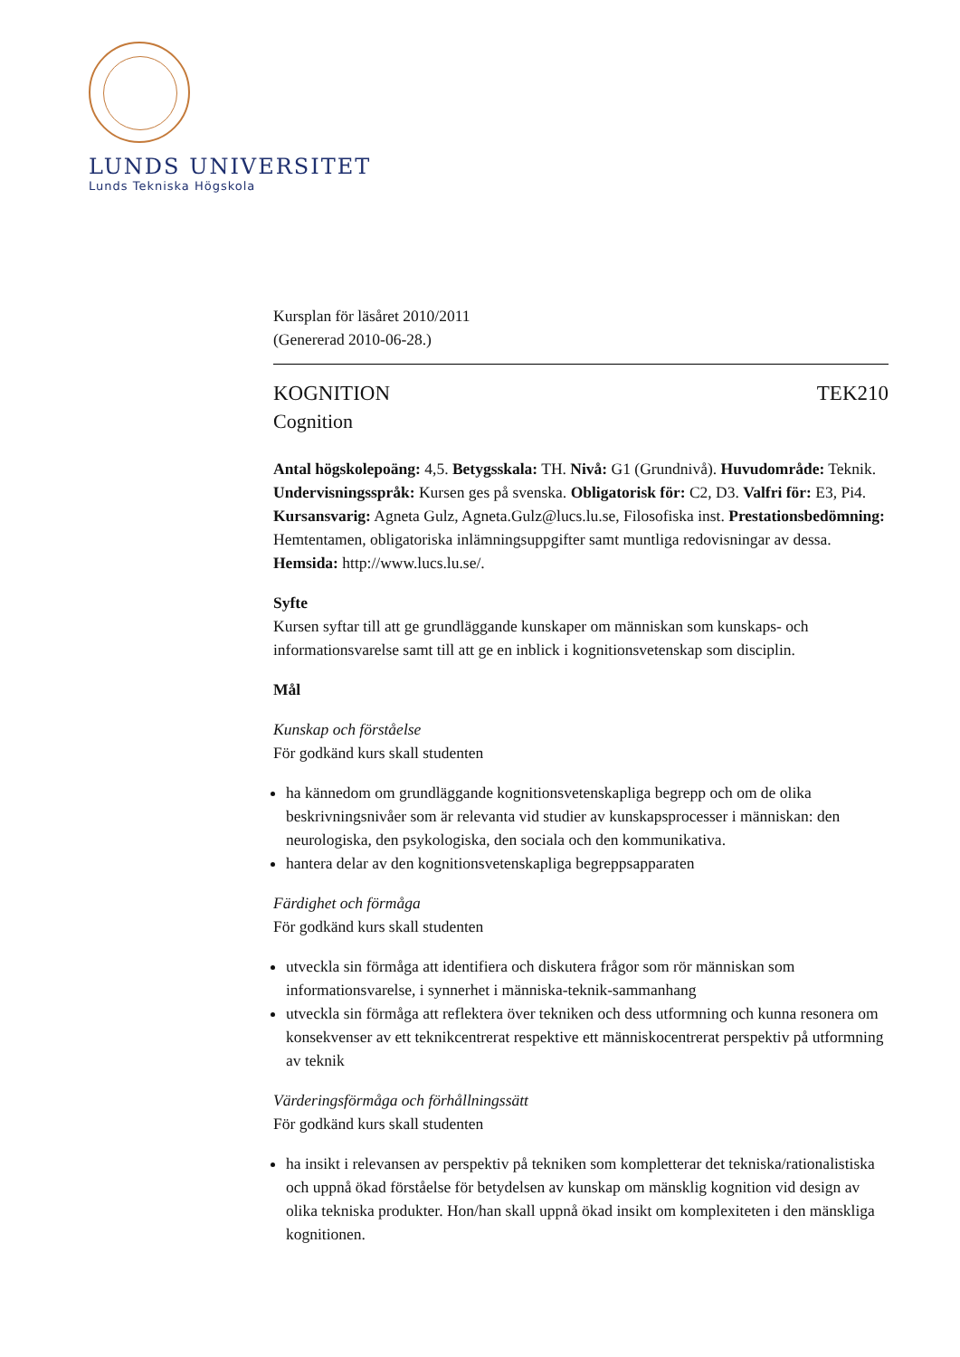LUNDS UNIVERSITET
Lunds Tekniska Högskola
Kursplan för läsåret 2010/2011
(Genererad 2010-06-28.)
KOGNITION TEK210
Cognition
Antal högskolepoäng: 4,5. Betygsskala: TH. Nivå: G1 (Grundnivå). Huvudområde: Teknik. Undervisningsspråk: Kursen ges på svenska. Obligatorisk för: C2, D3. Valfri för: E3, Pi4. Kursansvarig: Agneta Gulz, Agneta.Gulz@lucs.lu.se, Filosofiska inst. Prestationsbedömning: Hemtentamen, obligatoriska inlämningsuppgifter samt muntliga redovisningar av dessa. Hemsida: http://www.lucs.lu.se/.
Syfte
Kursen syftar till att ge grundläggande kunskaper om människan som kunskaps- och informationsvarelse samt till att ge en inblick i kognitionsvetenskap som disciplin.
Mål
Kunskap och förståelse
För godkänd kurs skall studenten
ha kännedom om grundläggande kognitionsvetenskapliga begrepp och om de olika beskrivningsnivåer som är relevanta vid studier av kunskapsprocesser i människan: den neurologiska, den psykologiska, den sociala och den kommunikativa.
hantera delar av den kognitionsvetenskapliga begreppsapparaten
Färdighet och förmåga
För godkänd kurs skall studenten
utveckla sin förmåga att identifiera och diskutera frågor som rör människan som informationsvarelse, i synnerhet i människa-teknik-sammanhang
utveckla sin förmåga att reflektera över tekniken och dess utformning och kunna resonera om konsekvenser av ett teknikcentrerat respektive ett människocentrerat perspektiv på utformning av teknik
Värderingsförmåga och förhållningssätt
För godkänd kurs skall studenten
ha insikt i relevansen av perspektiv på tekniken som kompletterar det tekniska/rationalistiska och uppnå ökad förståelse för betydelsen av kunskap om mänsklig kognition vid design av olika tekniska produkter. Hon/han skall uppnå ökad insikt om komplexiteten i den mänskliga kognitionen.